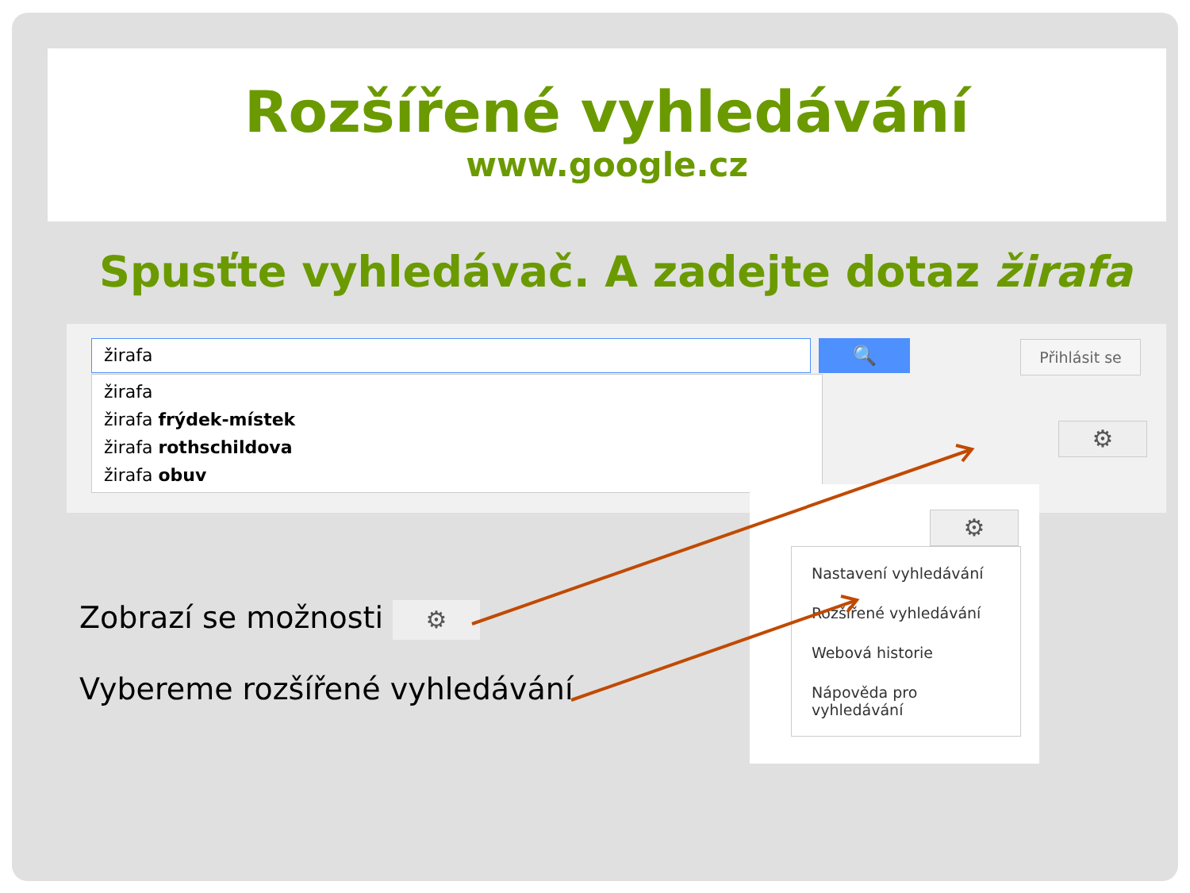Rozšířené vyhledávání
www.google.cz
Spusťte vyhledávač. A zadejte dotaz žirafa
žirafa 🔍 Přihlásit se
žirafa
žirafa frýdek-místek
žirafa rothschildova
žirafa obuv
⚙
⚙
Nastavení vyhledávání
Rozšířené vyhledávání
Webová historie
Nápověda pro vyhledávání
Zobrazí se možnosti ⚙
Vybereme rozšířené vyhledávání